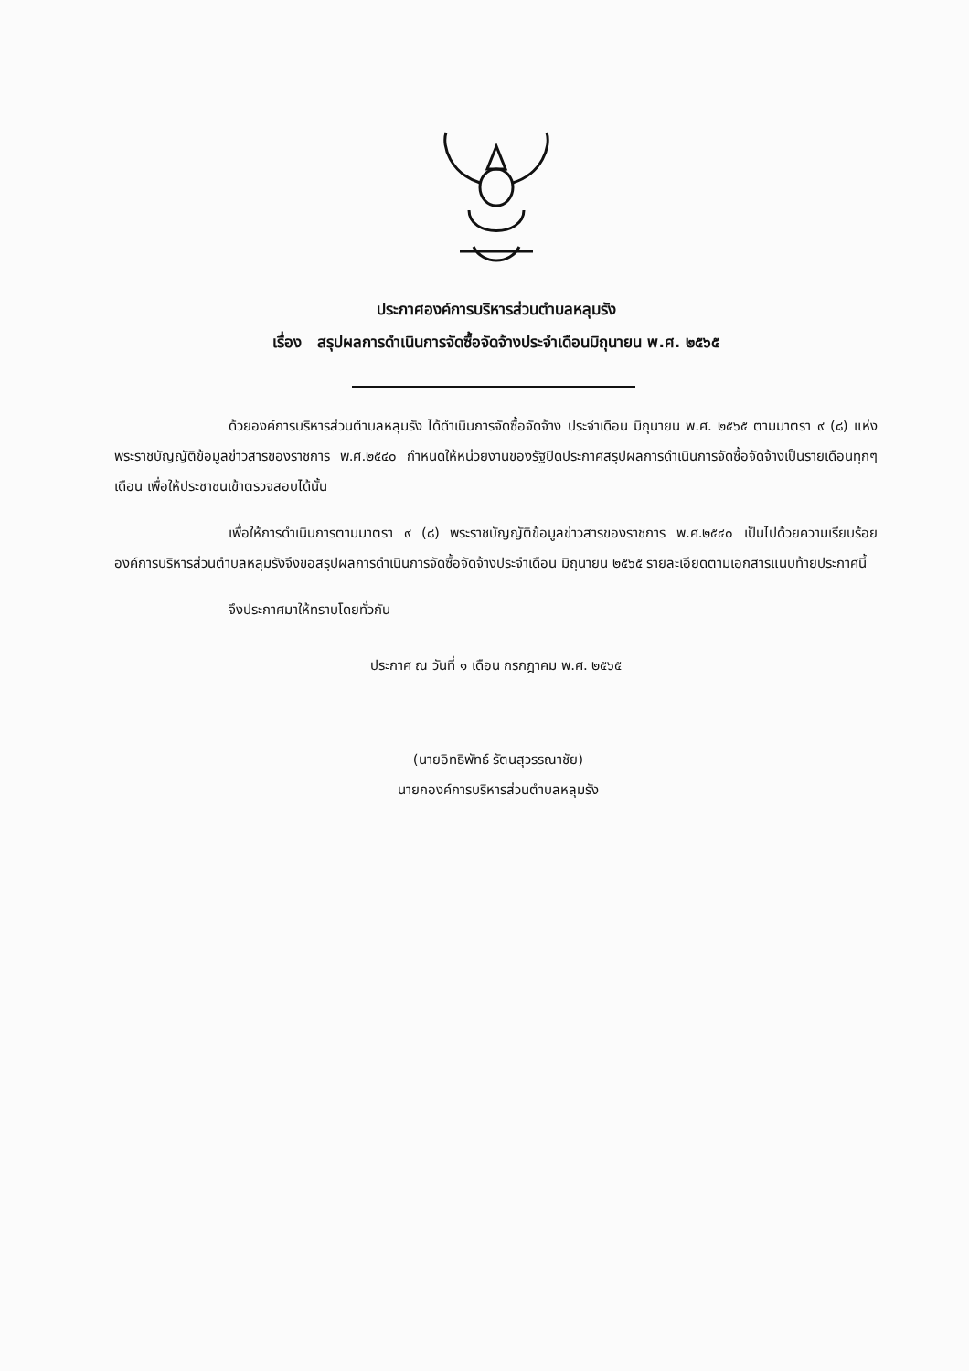ประกาศองค์การบริหารส่วนตำบลหลุมรัง
เรื่อง สรุปผลการดำเนินการจัดซื้อจัดจ้างประจำเดือนมิถุนายน พ.ศ. ๒๕๖๕
ด้วยองค์การบริหารส่วนตำบลหลุมรัง ได้ดำเนินการจัดซื้อจัดจ้าง ประจำเดือน มิถุนายน พ.ศ. ๒๕๖๕ ตามมาตรา ๙ (๘) แห่งพระราชบัญญัติข้อมูลข่าวสารของราชการ พ.ศ.๒๕๔๐ กำหนดให้หน่วยงานของรัฐปิดประกาศสรุปผลการดำเนินการจัดซื้อจัดจ้างเป็นรายเดือนทุกๆเดือน เพื่อให้ประชาชนเข้าตรวจสอบได้นั้น
เพื่อให้การดำเนินการตามมาตรา ๙ (๘) พระราชบัญญัติข้อมูลข่าวสารของราชการ พ.ศ.๒๕๔๐ เป็นไปด้วยความเรียบร้อย องค์การบริหารส่วนตำบลหลุมรังจึงขอสรุปผลการดำเนินการจัดซื้อจัดจ้างประจำเดือน มิถุนายน ๒๕๖๕ รายละเอียดตามเอกสารแนบท้ายประกาศนี้
จึงประกาศมาให้ทราบโดยทั่วกัน
ประกาศ ณ วันที่ ๑ เดือน กรกฎาคม พ.ศ. ๒๕๖๕
(นายอิทธิพัทธ์ รัตนสุวรรณาชัย)
นายกองค์การบริหารส่วนตำบลหลุมรัง